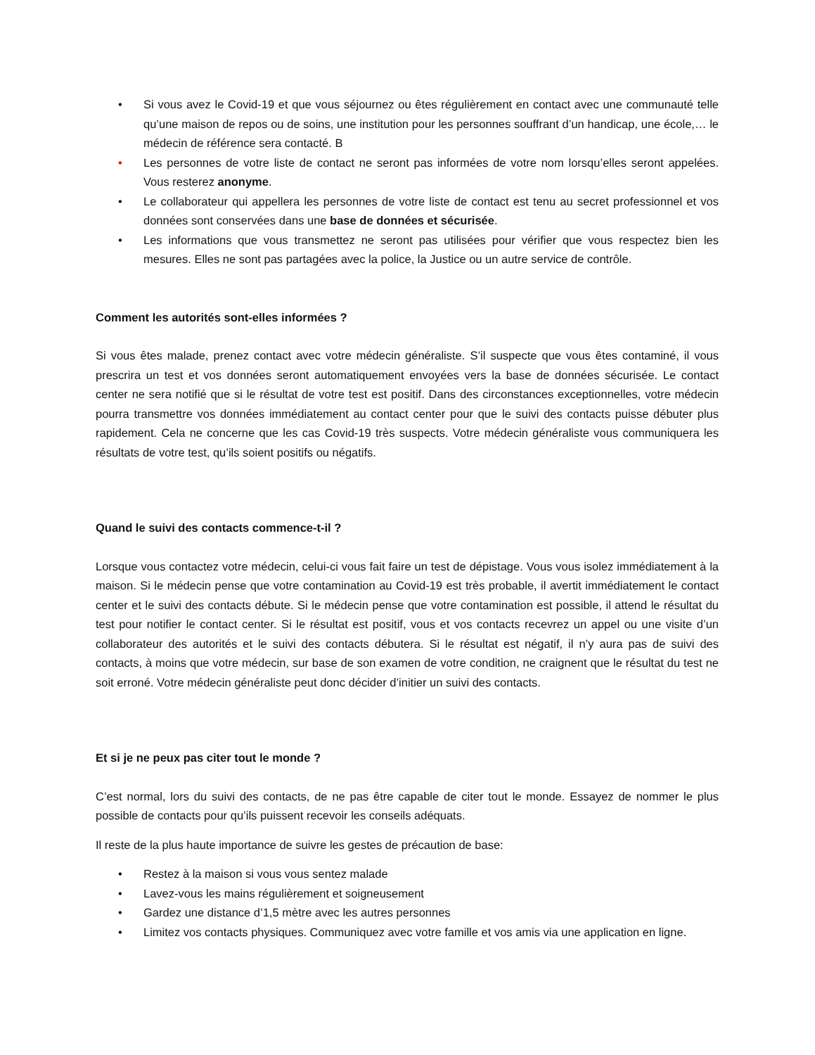• Si vous avez le Covid-19 et que vous séjournez ou êtes régulièrement en contact avec une communauté telle qu’une maison de repos ou de soins, une institution pour les personnes souffrant d’un handicap, une école,… le médecin de référence sera contacté. B
• Les personnes de votre liste de contact ne seront pas informées de votre nom lorsqu’elles seront appelées. Vous resterez anonyme.
• Le collaborateur qui appellera les personnes de votre liste de contact est tenu au secret professionnel et vos données sont conservées dans une base de données et sécurisée.
• Les informations que vous transmettez ne seront pas utilisées pour vérifier que vous respectez bien les mesures. Elles ne sont pas partagées avec la police, la Justice ou un autre service de contrôle.
Comment les autorités sont-elles informées ?
Si vous êtes malade, prenez contact avec votre médecin généraliste. S’il suspecte que vous êtes contaminé, il vous prescrira un test et vos données seront automatiquement envoyées vers la base de données sécurisée. Le contact center ne sera notifié que si le résultat de votre test est positif. Dans des circonstances exceptionnelles, votre médecin pourra transmettre vos données immédiatement au contact center pour que le suivi des contacts puisse débuter plus rapidement. Cela ne concerne que les cas Covid-19 très suspects. Votre médecin généraliste vous communiquera les résultats de votre test, qu’ils soient positifs ou négatifs.
Quand le suivi des contacts commence-t-il ?
Lorsque vous contactez votre médecin, celui-ci vous fait faire un test de dépistage. Vous vous isolez immédiatement à la maison. Si le médecin pense que votre contamination au Covid-19 est très probable, il avertit immédiatement le contact center et le suivi des contacts débute. Si le médecin pense que votre contamination est possible, il attend le résultat du test pour notifier le contact center. Si le résultat est positif, vous et vos contacts recevrez un appel ou une visite d’un collaborateur des autorités et le suivi des contacts débutera. Si le résultat est négatif, il n’y aura pas de suivi des contacts, à moins que votre médecin, sur base de son examen de votre condition, ne craignent que le résultat du test ne soit erroné. Votre médecin généraliste peut donc décider d’initier un suivi des contacts.
Et si je ne peux pas citer tout le monde ?
C’est normal, lors du suivi des contacts, de ne pas être capable de citer tout le monde. Essayez de nommer le plus possible de contacts pour qu’ils puissent recevoir les conseils adéquats.
Il reste de la plus haute importance de suivre les gestes de précaution de base:
• Restez à la maison si vous vous sentez malade
• Lavez-vous les mains régulièrement et soigneusement
• Gardez une distance d’1,5 mètre avec les autres personnes
• Limitez vos contacts physiques. Communiquez avec votre famille et vos amis via une application en ligne.